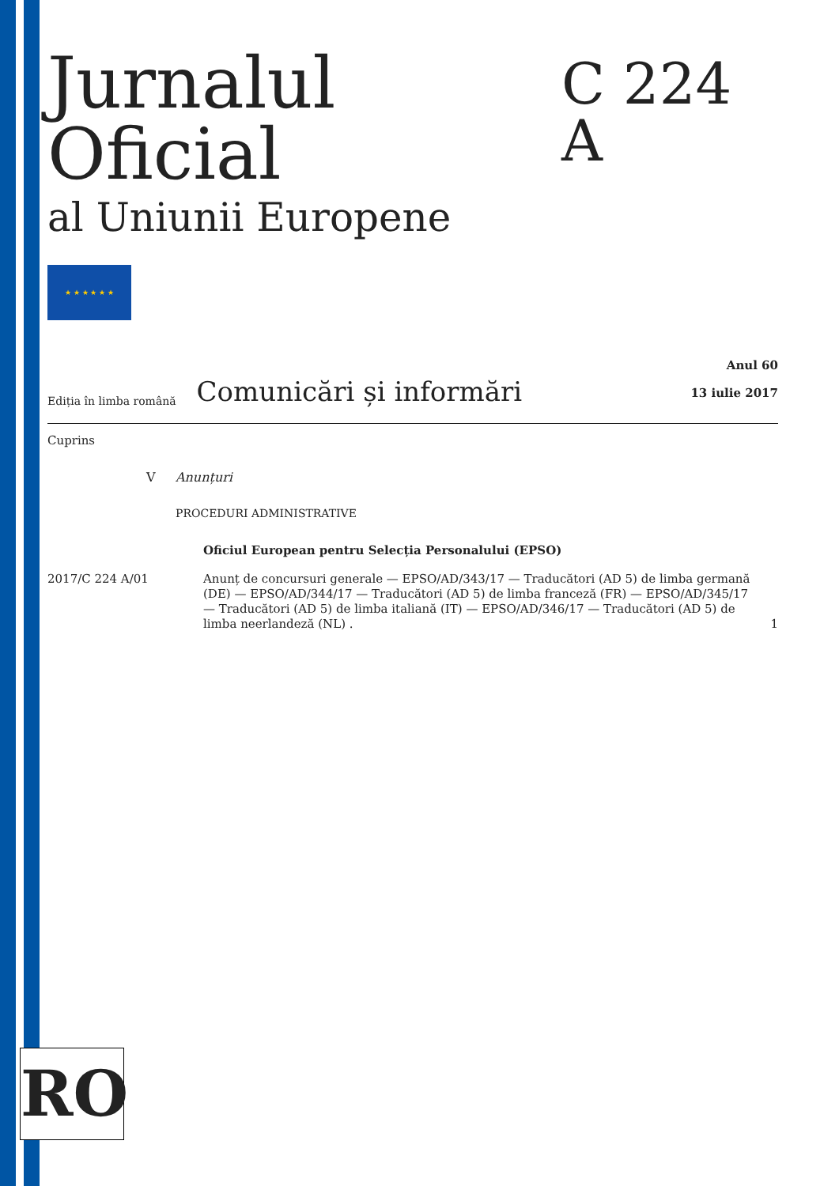Jurnalul Oficial
al Uniunii Europene
C 224 A
★ ★ ★ ★ ★ ★
Ediția în limba română Comunicări și informări
Anul 60
13 iulie 2017
Cuprins
V Anunțuri
PROCEDURI ADMINISTRATIVE
Oficiul European pentru Selecția Personalului (EPSO)
2017/C 224 A/01 Anunț de concursuri generale — EPSO/AD/343/17 — Traducători (AD 5) de limba germană (DE) — EPSO/AD/344/17 — Traducători (AD 5) de limba franceză (FR) — EPSO/AD/345/17 — Traducători (AD 5) de limba italiană (IT) — EPSO/AD/346/17 — Traducători (AD 5) de limba neerlandeză (NL) . 1
RO